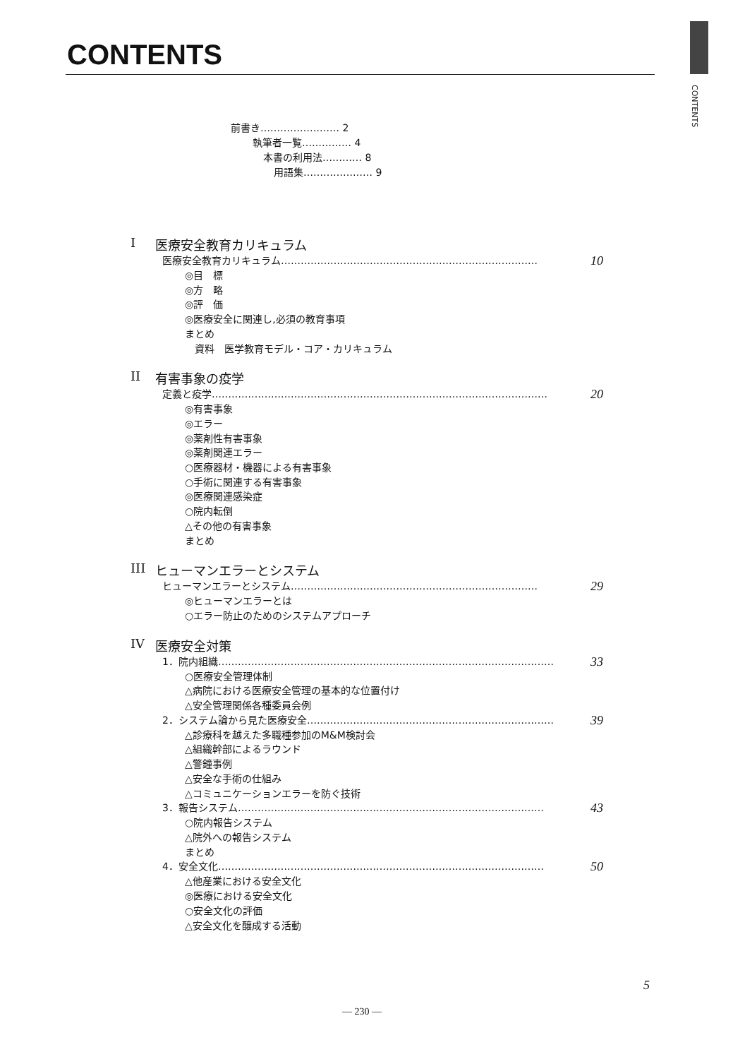CONTENTS
CONTENTS
前書き…………………… 2
執筆者一覧…………… 4
本書の利用法………… 8
用語集………………… 9
I医療安全教育カリキュラム
医療安全教育カリキュラム…………………………………………………………………… 10
◎目　標
◎方　略
◎評　価
◎医療安全に関連し,必須の教育事項
まとめ
　資料　医学教育モデル・コア・カリキュラム
II 有害事象の疫学
定義と疫学………………………………………………………………………………………… 20
◎有害事象
◎エラー
◎薬剤性有害事象
◎薬剤関連エラー
○医療器材・機器による有害事象
○手術に関連する有害事象
◎医療関連感染症
○院内転倒
△その他の有害事象
まとめ
III ヒューマンエラーとシステム
ヒューマンエラーとシステム………………………………………………………………… 29
◎ヒューマンエラーとは
○エラー防止のためのシステムアプローチ
IV 医療安全対策
1．院内組織………………………………………………………………………………………… 33
○医療安全管理体制
△病院における医療安全管理の基本的な位置付け
△安全管理関係各種委員会例
2．システム論から見た医療安全………………………………………………………………… 39
△診療科を越えた多職種参加のM&M検討会
△組織幹部によるラウンド
△警鐘事例
△安全な手術の仕組み
△コミュニケーションエラーを防ぐ技術
3．報告システム………………………………………………………………………………… 43
○院内報告システム
△院外への報告システム
まとめ
4．安全文化……………………………………………………………………………………… 50
△他産業における安全文化
◎医療における安全文化
○安全文化の評価
△安全文化を醸成する活動
5
— 230 —